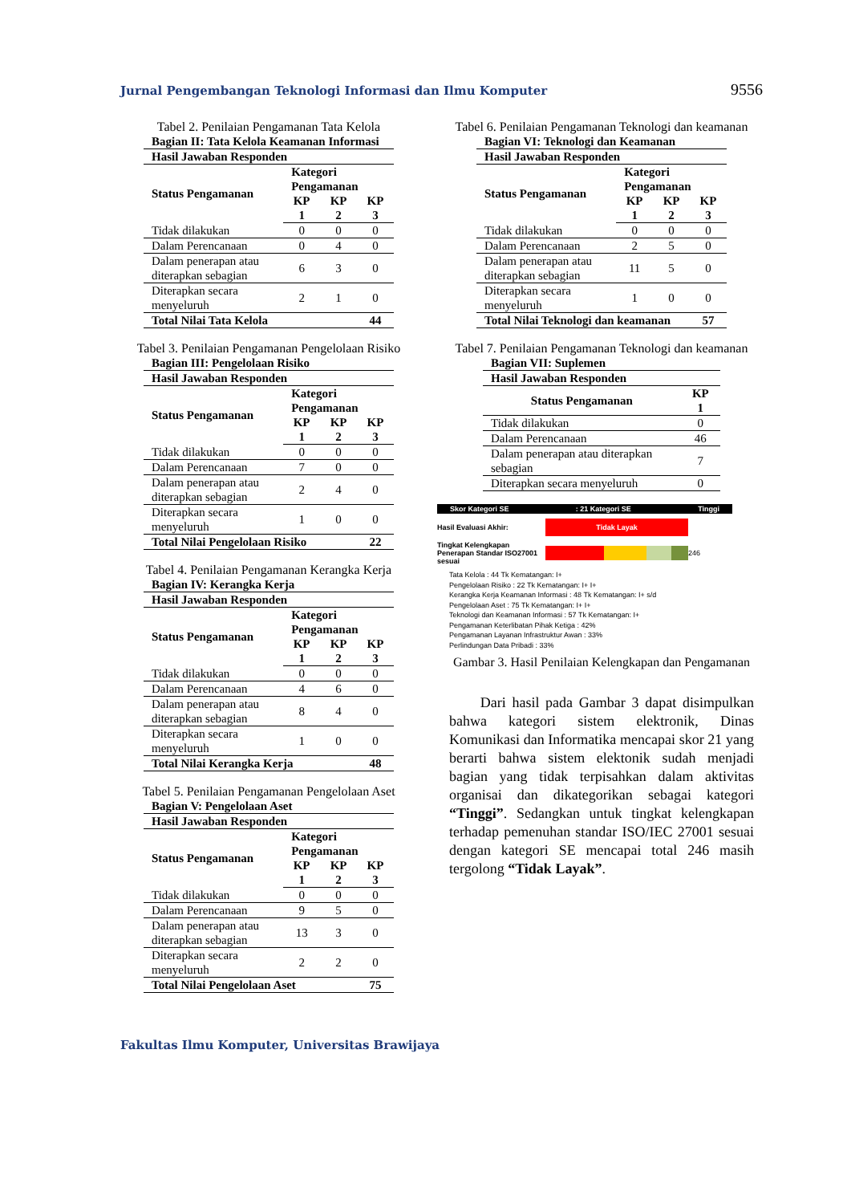Jurnal Pengembangan Teknologi Informasi dan Ilmu Komputer 9556
Tabel 2. Penilaian Pengamanan Tata Kelola
| Bagian II: Tata Kelola Keamanan Informasi | | | |
| --- | --- | --- | --- |
| Hasil Jawaban Responden | | | |
| Status Pengamanan | Kategori Pengamanan | | |
| | KP 1 | KP 2 | KP 3 |
| Tidak dilakukan | 0 | 0 | 0 |
| Dalam Perencanaan | 0 | 4 | 0 |
| Dalam penerapan atau diterapkan sebagian | 6 | 3 | 0 |
| Diterapkan secara menyeluruh | 2 | 1 | 0 |
| Total Nilai Tata Kelola | | | 44 |
Tabel 3. Penilaian Pengamanan Pengelolaan Risiko
| Bagian III: Pengelolaan Risiko | | | |
| --- | --- | --- | --- |
| Hasil Jawaban Responden | | | |
| Status Pengamanan | Kategori Pengamanan | | |
| | KP 1 | KP 2 | KP 3 |
| Tidak dilakukan | 0 | 0 | 0 |
| Dalam Perencanaan | 7 | 0 | 0 |
| Dalam penerapan atau diterapkan sebagian | 2 | 4 | 0 |
| Diterapkan secara menyeluruh | 1 | 0 | 0 |
| Total Nilai Pengelolaan Risiko | | | 22 |
Tabel 4. Penilaian Pengamanan Kerangka Kerja
| Bagian IV: Kerangka Kerja | | | |
| --- | --- | --- | --- |
| Hasil Jawaban Responden | | | |
| Status Pengamanan | Kategori Pengamanan | | |
| | KP 1 | KP 2 | KP 3 |
| Tidak dilakukan | 0 | 0 | 0 |
| Dalam Perencanaan | 4 | 6 | 0 |
| Dalam penerapan atau diterapkan sebagian | 8 | 4 | 0 |
| Diterapkan secara menyeluruh | 1 | 0 | 0 |
| Total Nilai Kerangka Kerja | | | 48 |
Tabel 5. Penilaian Pengamanan Pengelolaan Aset
| Bagian V: Pengelolaan Aset | | | |
| --- | --- | --- | --- |
| Hasil Jawaban Responden | | | |
| Status Pengamanan | Kategori Pengamanan | | |
| | KP 1 | KP 2 | KP 3 |
| Tidak dilakukan | 0 | 0 | 0 |
| Dalam Perencanaan | 9 | 5 | 0 |
| Dalam penerapan atau diterapkan sebagian | 13 | 3 | 0 |
| Diterapkan secara menyeluruh | 2 | 2 | 0 |
| Total Nilai Pengelolaan Aset | | | 75 |
Tabel 6. Penilaian Pengamanan Teknologi dan keamanan
| Bagian VI: Teknologi dan Keamanan | | | |
| --- | --- | --- | --- |
| Hasil Jawaban Responden | | | |
| Status Pengamanan | Kategori Pengamanan | | |
| | KP 1 | KP 2 | KP 3 |
| Tidak dilakukan | 0 | 0 | 0 |
| Dalam Perencanaan | 2 | 5 | 0 |
| Dalam penerapan atau diterapkan sebagian | 11 | 5 | 0 |
| Diterapkan secara menyeluruh | 1 | 0 | 0 |
| Total Nilai Teknologi dan keamanan | | | 57 |
Tabel 7. Penilaian Pengamanan Teknologi dan keamanan
| Bagian VII: Suplemen | |
| --- | --- |
| Hasil Jawaban Responden | |
| Status Pengamanan | KP 1 |
| Tidak dilakukan | 0 |
| Dalam Perencanaan | 46 |
| Dalam penerapan atau diterapkan sebagian | 7 |
| Diterapkan secara menyeluruh | 0 |
Skor Kategori SE: 21 Kategori SE Tinggi
Hasil Evaluasi Akhir: Tidak Layak
Tingkat Kelengkapan Penerapan Standar ISO27001 sesuai 246
Tata Kelola : 44 Tk Kematangan: I+
Pengelolaan Risiko : 22 Tk Kematangan: I+ I+
Kerangka Kerja Keamanan Informasi : 48 Tk Kematangan: I+ s/d
Pengelolaan Aset : 75 Tk Kematangan: I+ I+
Teknologi dan Keamanan Informasi : 57 Tk Kematangan: I+
Pengamanan Keterlibatan Pihak Ketiga : 42%
Pengamanan Layanan Infrastruktur Awan : 33%
Perlindungan Data Pribadi : 33%
Gambar 3. Hasil Penilaian Kelengkapan dan Pengamanan
Dari hasil pada Gambar 3 dapat disimpulkan bahwa kategori sistem elektronik, Dinas Komunikasi dan Informatika mencapai skor 21 yang berarti bahwa sistem elektonik sudah menjadi bagian yang tidak terpisahkan dalam aktivitas organisai dan dikategorikan sebagai kategori “Tinggi”. Sedangkan untuk tingkat kelengkapan terhadap pemenuhan standar ISO/IEC 27001 sesuai dengan kategori SE mencapai total 246 masih tergolong “Tidak Layak”.
Fakultas Ilmu Komputer, Universitas Brawijaya